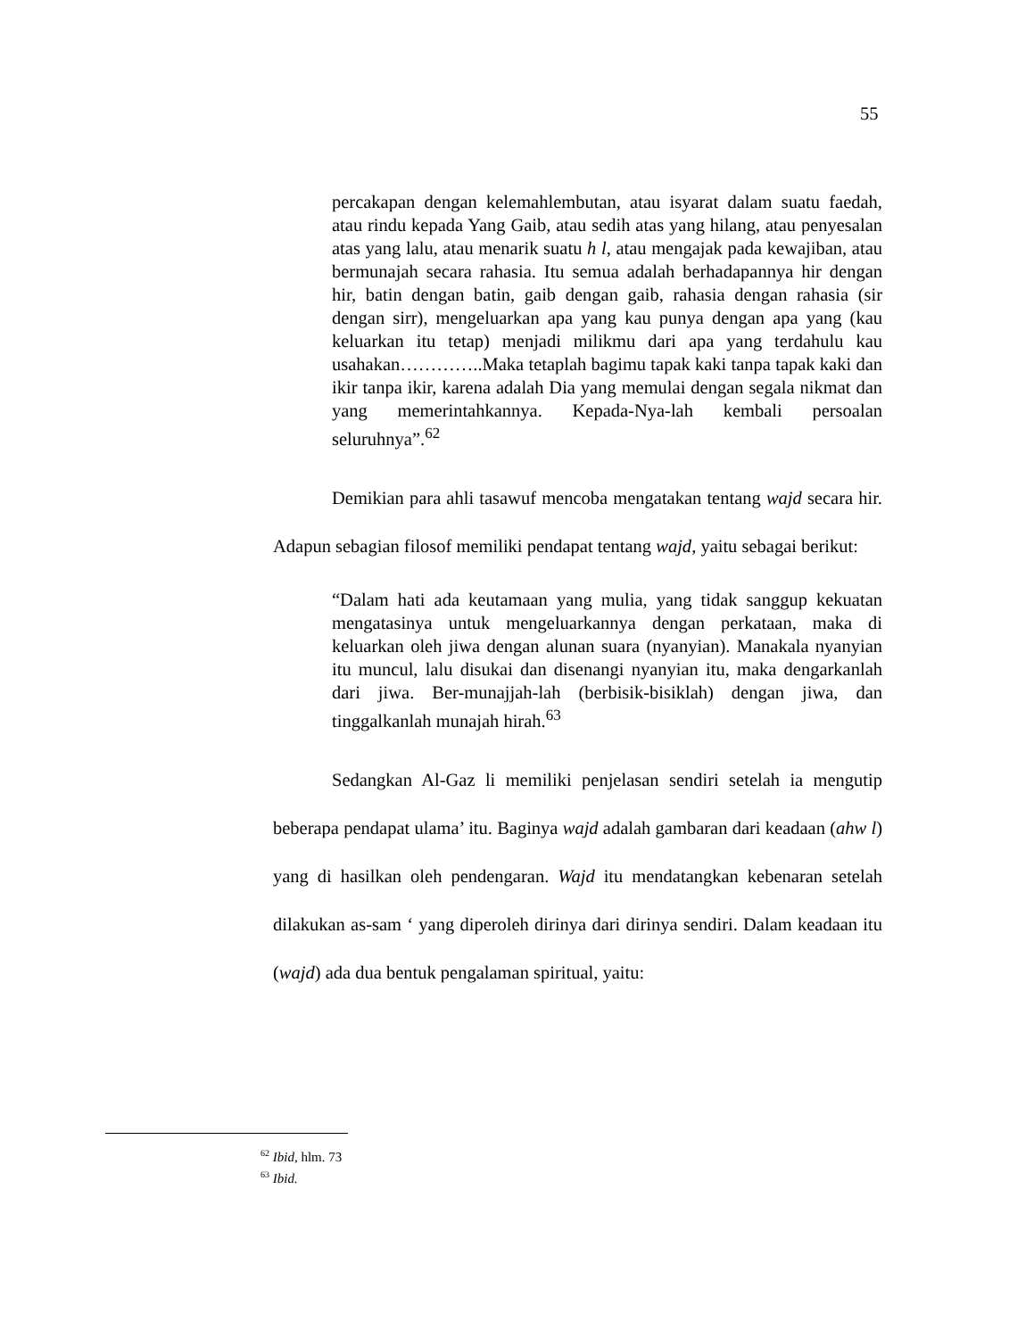55
percakapan dengan kelemahlembutan, atau isyarat dalam suatu faedah, atau rindu kepada Yang Gaib, atau sedih atas yang hilang, atau penyesalan atas yang lalu, atau menarik suatu h l, atau mengajak pada kewajiban, atau bermunajah secara rahasia. Itu semua adalah berhadapannya hir dengan hir, batin dengan batin, gaib dengan gaib, rahasia dengan rahasia (sir dengan sirr), mengeluarkan apa yang kau punya dengan apa yang (kau keluarkan itu tetap) menjadi milikmu dari apa yang terdahulu kau usahakan…………..Maka tetaplah bagimu tapak kaki tanpa tapak kaki dan ikir tanpa ikir, karena adalah Dia yang memulai dengan segala nikmat dan yang memerintahkannya. Kepada-Nya-lah kembali persoalan seluruhnya”.<sup>62</sup>
Demikian para ahli tasawuf mencoba mengatakan tentang wajd secara hir. Adapun sebagian filosof memiliki pendapat tentang wajd, yaitu sebagai berikut:
“Dalam hati ada keutamaan yang mulia, yang tidak sanggup kekuatan mengatasinya untuk mengeluarkannya dengan perkataan, maka di keluarkan oleh jiwa dengan alunan suara (nyanyian). Manakala nyanyian itu muncul, lalu disukai dan disenangi nyanyian itu, maka dengarkanlah dari jiwa. Ber-munajjah-lah (berbisik-bisiklah) dengan jiwa, dan tinggalkanlah munajah hirah.<sup>63</sup>
Sedangkan Al-Gaz li memiliki penjelasan sendiri setelah ia mengutip beberapa pendapat ulama’ itu. Baginya wajd adalah gambaran dari keadaan (ahw l) yang di hasilkan oleh pendengaran. Wajd itu mendatangkan kebenaran setelah dilakukan as-sam ‘ yang diperoleh dirinya dari dirinya sendiri. Dalam keadaan itu (wajd) ada dua bentuk pengalaman spiritual, yaitu:
<sup>62</sup> Ibid, hlm. 73
<sup>63</sup> Ibid.